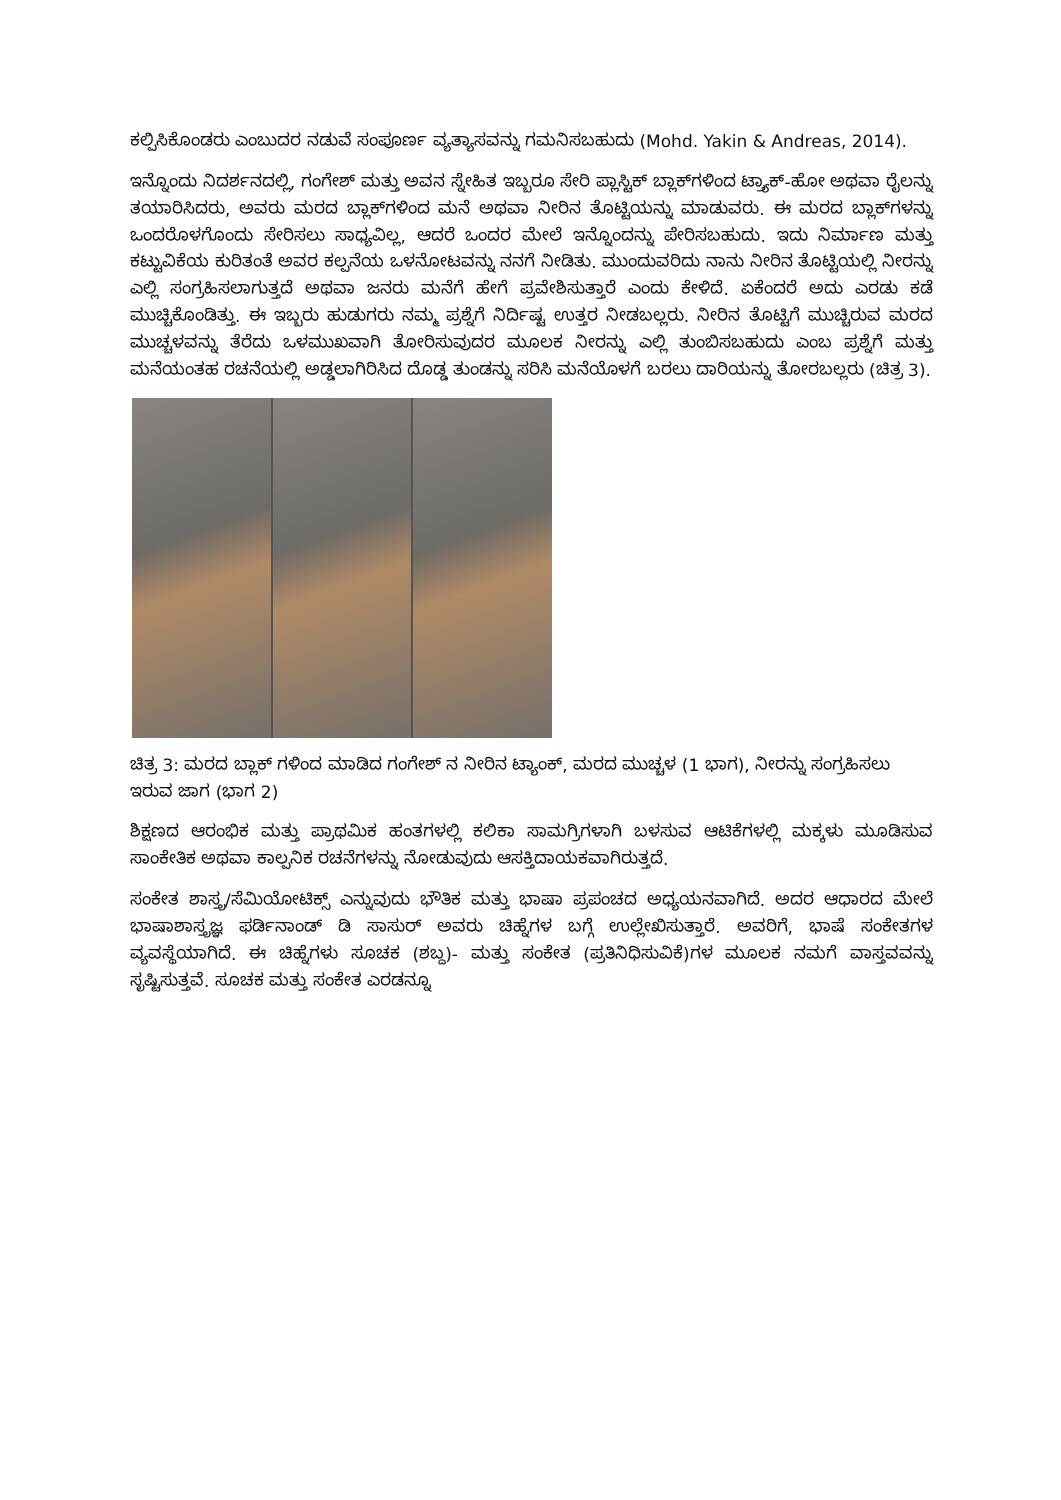ಕಲ್ಪಿಸಿಕೊಂಡರು ಎಂಬುದರ ನಡುವೆ ಸಂಪೂರ್ಣ ವ್ಯತ್ಯಾಸವನ್ನು ಗಮನಿಸಬಹುದು (Mohd. Yakin & Andreas, 2014).
ಇನ್ನೊಂದು ನಿದರ್ಶನದಲ್ಲಿ, ಗಂಗೇಶ್ ಮತ್ತು ಅವನ ಸ್ನೇಹಿತ ಇಬ್ಬರೂ ಸೇರಿ ಪ್ಲಾಸ್ಟಿಕ್ ಬ್ಲಾಕ್‌ಗಳಿಂದ ಟ್ರ್ಯಾಕ್-ಹೋ ಅಥವಾ ರೈಲನ್ನು ತಯಾರಿಸಿದರು, ಅವರು ಮರದ ಬ್ಲಾಕ್‌ಗಳಿಂದ ಮನೆ ಅಥವಾ ನೀರಿನ ತೊಟ್ಟಿಯನ್ನು ಮಾಡುವರು. ಈ ಮರದ ಬ್ಲಾಕ್‌ಗಳನ್ನು ಒಂದರೊಳಗೊಂದು ಸೇರಿಸಲು ಸಾಧ್ಯವಿಲ್ಲ, ಆದರೆ ಒಂದರ ಮೇಲೆ ಇನ್ನೊಂದನ್ನು ಪೇರಿಸಬಹುದು. ಇದು ನಿರ್ಮಾಣ ಮತ್ತು ಕಟ್ಟುವಿಕೆಯ ಕುರಿತಂತೆ ಅವರ ಕಲ್ಪನೆಯ ಒಳನೋಟವನ್ನು ನನಗೆ ನೀಡಿತು. ಮುಂದುವರಿದು ನಾನು ನೀರಿನ ತೊಟ್ಟಿಯಲ್ಲಿ ನೀರನ್ನು ಎಲ್ಲಿ ಸಂಗ್ರಹಿಸಲಾಗುತ್ತದೆ ಅಥವಾ ಜನರು ಮನೆಗೆ ಹೇಗೆ ಪ್ರವೇಶಿಸುತ್ತಾರೆ ಎಂದು ಕೇಳಿದೆ. ಏಕೆಂದರೆ ಅದು ಎರಡು ಕಡೆ ಮುಚ್ಚಿಕೊಂಡಿತ್ತು. ಈ ಇಬ್ಬರು ಹುಡುಗರು ನಮ್ಮ ಪ್ರಶ್ನೆಗೆ ನಿರ್ದಿಷ್ಟ ಉತ್ತರ ನೀಡಬಲ್ಲರು. ನೀರಿನ ತೊಟ್ಟಿಗೆ ಮುಚ್ಚಿರುವ ಮರದ ಮುಚ್ಚಳವನ್ನು ತೆರೆದು ಒಳಮುಖವಾಗಿ ತೋರಿಸುವುದರ ಮೂಲಕ ನೀರನ್ನು ಎಲ್ಲಿ ತುಂಬಿಸಬಹುದು ಎಂಬ ಪ್ರಶ್ನೆಗೆ ಮತ್ತು ಮನೆಯಂತಹ ರಚನೆಯಲ್ಲಿ ಅಡ್ಡಲಾಗಿರಿಸಿದ ದೊಡ್ಡ ತುಂಡನ್ನು ಸರಿಸಿ ಮನೆಯೊಳಗೆ ಬರಲು ದಾರಿಯನ್ನು ತೋರಬಲ್ಲರು (ಚಿತ್ರ 3).
ಚಿತ್ರ 3: ಮರದ ಬ್ಲಾಕ್ ಗಳಿಂದ ಮಾಡಿದ ಗಂಗೇಶ್ ನ ನೀರಿನ ಟ್ಯಾಂಕ್, ಮರದ ಮುಚ್ಚಳ (1 ಭಾಗ), ನೀರನ್ನು ಸಂಗ್ರಹಿಸಲು ಇರುವ ಜಾಗ (ಭಾಗ 2)
ಶಿಕ್ಷಣದ ಆರಂಭಿಕ ಮತ್ತು ಪ್ರಾಥಮಿಕ ಹಂತಗಳಲ್ಲಿ ಕಲಿಕಾ ಸಾಮಗ್ರಿಗಳಾಗಿ ಬಳಸುವ ಆಟಿಕೆಗಳಲ್ಲಿ ಮಕ್ಕಳು ಮೂಡಿಸುವ ಸಾಂಕೇತಿಕ ಅಥವಾ ಕಾಲ್ಪನಿಕ ರಚನೆಗಳನ್ನು ನೋಡುವುದು ಆಸಕ್ತಿದಾಯಕವಾಗಿರುತ್ತದೆ.
ಸಂಕೇತ ಶಾಸ್ತ್ರ/ಸೆಮಿಯೋಟಿಕ್ಸ್ ಎನ್ನುವುದು ಭೌತಿಕ ಮತ್ತು ಭಾಷಾ ಪ್ರಪಂಚದ ಅಧ್ಯಯನವಾಗಿದೆ. ಅದರ ಆಧಾರದ ಮೇಲೆ ಭಾಷಾಶಾಸ್ತ್ರಜ್ಞ ಫರ್ಡಿನಾಂಡ್ ಡಿ ಸಾಸುರ್ ಅವರು ಚಿಹ್ನೆಗಳ ಬಗ್ಗೆ ಉಲ್ಲೇಖಿಸುತ್ತಾರೆ. ಅವರಿಗೆ, ಭಾಷೆ ಸಂಕೇತಗಳ ವ್ಯವಸ್ಥೆಯಾಗಿದೆ. ಈ ಚಿಹ್ನೆಗಳು ಸೂಚಕ (ಶಬ್ದ)- ಮತ್ತು ಸಂಕೇತ (ಪ್ರತಿನಿಧಿಸುವಿಕೆ)ಗಳ ಮೂಲಕ ನಮಗೆ ವಾಸ್ತವವನ್ನು ಸೃಷ್ಟಿಸುತ್ತವೆ. ಸೂಚಕ ಮತ್ತು ಸಂಕೇತ ಎರಡನ್ನೂ